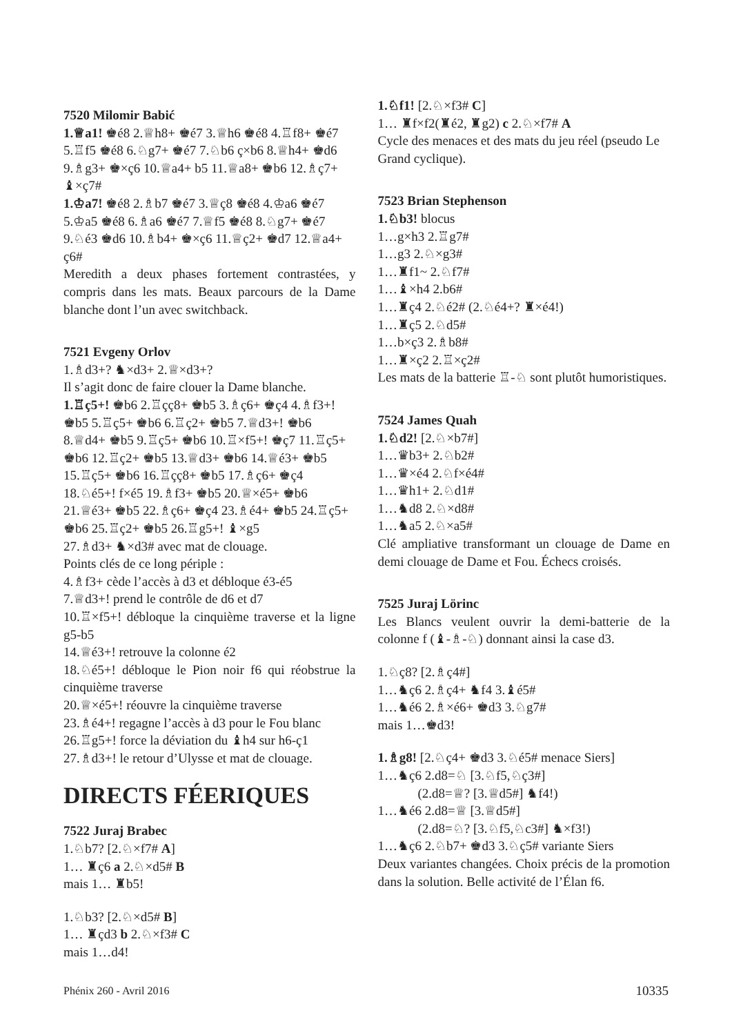7520 Milomir Babić
1.♕a1! ♚é8 2.♕h8+ ♚é7 3.♕h6 ♚é8 4.♖f8+ ♚é7 5.♖f5 ♚é8 6.♘g7+ ♚é7 7.♘b6 ç×b6 8.♕h4+ ♚d6 9.♗g3+ ♚×ç6 10.♕a4+ b5 11.♕a8+ ♚b6 12.♗ç7+ ♝×ç7#
1.♔a7! ♚é8 2.♗b7 ♚é7 3.♕ç8 ♚é8 4.♔a6 ♚é7 5.♔a5 ♚é8 6.♗a6 ♚é7 7.♕f5 ♚é8 8.♘g7+ ♚é7 9.♘é3 ♚d6 10.♗b4+ ♚×ç6 11.♕ç2+ ♚d7 12.♕a4+ ç6#
Meredith a deux phases fortement contrastées, y compris dans les mats. Beaux parcours de la Dame blanche dont l’un avec switchback.
7521 Evgeny Orlov
1.♗d3+? ♞×d3+ 2.♕×d3+?
Il s’agit donc de faire clouer la Dame blanche.
1.♖ç5+! ♚b6 2.♖çç8+ ♚b5 3.♗ç6+ ♚ç4 4.♗f3+! ♚b5 5.♖ç5+ ♚b6 6.♖ç2+ ♚b5 7.♕d3+! ♚b6 8.♕d4+ ♚b5 9.♖ç5+ ♚b6 10.♖×f5+! ♚ç7 11.♖ç5+ ♚b6 12.♖ç2+ ♚b5 13.♕d3+ ♚b6 14.♕é3+ ♚b5 15.♖ç5+ ♚b6 16.♖çç8+ ♚b5 17.♗ç6+ ♚ç4 18.♘é5+! f×é5 19.♗f3+ ♚b5 20.♕×é5+ ♚b6 21.♕é3+ ♚b5 22.♗ç6+ ♚ç4 23.♗é4+ ♚b5 24.♖ç5+ ♚b6 25.♖ç2+ ♚b5 26.♖g5+! ♝×g5
27.♗d3+ ♞×d3# avec mat de clouage.
Points clés de ce long périple :
4.♗f3+ cède l’accès à d3 et débloque é3-é5
7.♕d3+! prend le contrôle de d6 et d7
10.♖×f5+! débloque la cinquième traverse et la ligne g5-b5
14.♕é3+! retrouve la colonne é2
18.♘é5+! débloque le Pion noir f6 qui réobstrue la cinquième traverse
20.♕×é5+! réouvre la cinquième traverse
23.♗é4+! regagne l’accès à d3 pour le Fou blanc
26.♖g5+! force la déviation du ♝h4 sur h6-ç1
27.♗d3+! le retour d’Ulysse et mat de clouage.
DIRECTS FÉERIQUES
7522 Juraj Brabec
1.♘b7? [2.♘×f7# A]
1… ♜ç6 a 2.♘×d5# B
mais 1… ♜b5!
1.♘b3? [2.♘×d5# B]
1… ♜çd3 b 2.♘×f3# C
mais 1…d4!
1.♘f1! [2.♘×f3# C]
1… ♜f×f2(♜é2, ♜g2) c 2.♘×f7# A
Cycle des menaces et des mats du jeu réel (pseudo Le Grand cyclique).
7523 Brian Stephenson
1.♘b3! blocus
1…g×h3 2.♖g7#
1…g3 2.♘×g3#
1…♜f1~ 2.♘f7#
1…♝×h4 2.b6#
1…♜ç4 2.♘é2# (2.♘é4+? ♜×é4!)
1…♜ç5 2.♘d5#
1…b×ç3 2.♗b8#
1…♜×ç2 2.♖×ç2#
Les mats de la batterie ♖-♘ sont plutôt humoristiques.
7524 James Quah
1.♘d2! [2.♘×b7#]
1…♛b3+ 2.♘b2#
1…♛×é4 2.♘f×é4#
1…♛h1+ 2.♘d1#
1…♞d8 2.♘×d8#
1…♞a5 2.♘×a5#
Clé ampliative transformant un clouage de Dame en demi clouage de Dame et Fou. Échecs croisés.
7525 Juraj Lörinc
Les Blancs veulent ouvrir la demi-batterie de la colonne f (♝-♗-♘) donnant ainsi la case d3.
1.♘ç8? [2.♗ç4#]
1…♞ç6 2.♗ç4+ ♞f4 3.♝é5#
1…♞é6 2.♗×é6+ ♚d3 3.♘g7#
mais 1…♚d3!
1.♗g8! [2.♘ç4+ ♚d3 3.♘é5# menace Siers]
1…♞ç6 2.d8=♘ [3.♘f5,♘ç3#]
(2.d8=♕? [3.♕d5#] ♞f4!)
1…♞é6 2.d8=♕ [3.♕d5#]
(2.d8=♘? [3.♘f5,♘c3#] ♞×f3!)
1…♞ç6 2.♘b7+ ♚d3 3.♘ç5# variante Siers
Deux variantes changées. Choix précis de la promotion dans la solution. Belle activité de l’Élan f6.
Phénix 260 - Avril 2016 10335